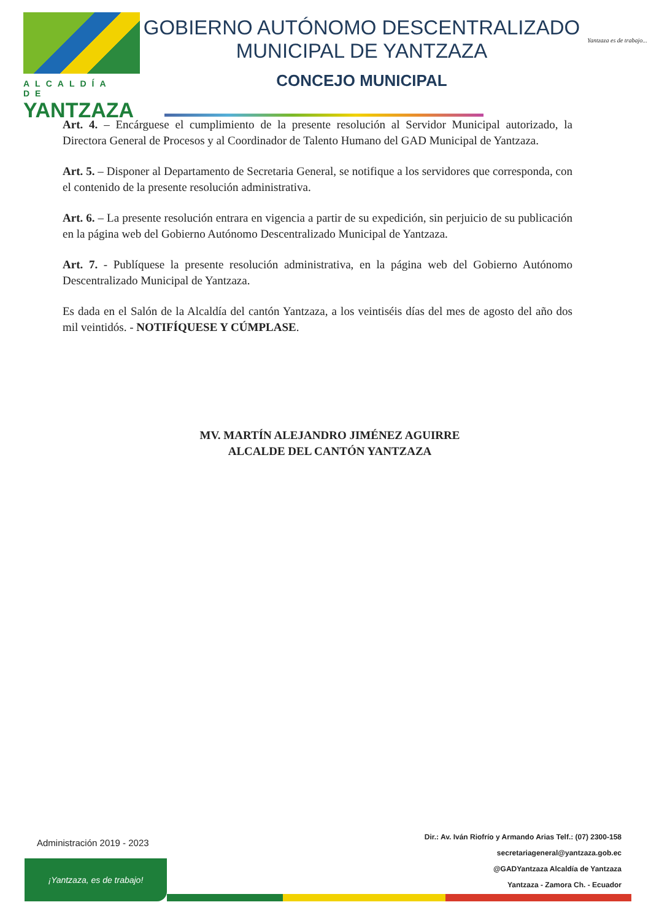ALCALDÍA DE
YANTZAZA
GOBIERNO AUTÓNOMO DESCENTRALIZADO
MUNICIPAL DE YANTZAZA
CONCEJO MUNICIPAL
Yantzaza es de trabajo...
Art. 4. – Encárguese el cumplimiento de la presente resolución al Servidor Municipal autorizado, la Directora General de Procesos y al Coordinador de Talento Humano del GAD Municipal de Yantzaza.
Art. 5. – Disponer al Departamento de Secretaria General, se notifique a los servidores que corresponda, con el contenido de la presente resolución administrativa.
Art. 6. – La presente resolución entrara en vigencia a partir de su expedición, sin perjuicio de su publicación en la página web del Gobierno Autónomo Descentralizado Municipal de Yantzaza.
Art. 7. - Publíquese la presente resolución administrativa, en la página web del Gobierno Autónomo Descentralizado Municipal de Yantzaza.
Es dada en el Salón de la Alcaldía del cantón Yantzaza, a los veintiséis días del mes de agosto del año dos mil veintidós. - NOTIFÍQUESE Y CÚMPLASE.
MV. MARTÍN ALEJANDRO JIMÉNEZ AGUIRRE
ALCALDE DEL CANTÓN YANTZAZA
Administración 2019 - 2023
¡Yantzaza, es de trabajo!
Dir.: Av. Iván Riofrío y Armando Arias Telf.: (07) 2300-158
secretariageneral@yantzaza.gob.ec
@GADYantzaza Alcaldía de Yantzaza
Yantzaza - Zamora Ch. - Ecuador